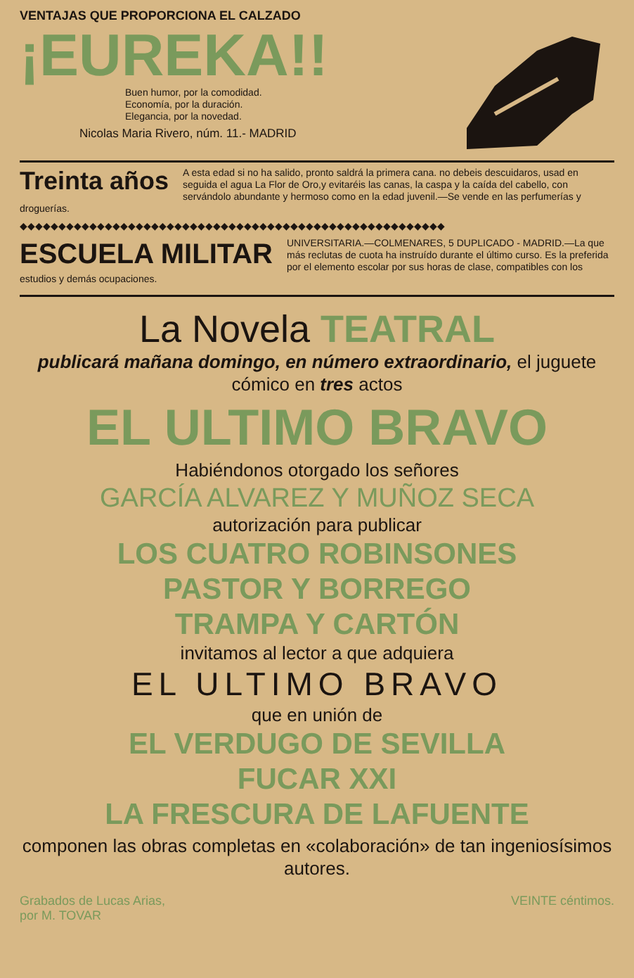VENTAJAS QUE PROPORCIONA EL CALZADO
¡EUREKA!!
Buen humor, por la comodidad.
Economía, por la duración.
Elegancia, por la novedad.
Nicolas Maria Rivero, núm. 11.- MADRID
Treinta años A esta edad si no ha salido, pronto saldrá la primera cana. no debeis descuidaros, usad en seguida el agua La Flor de Oro,y evitaréis las canas, la caspa y la caída del cabello, con servándolo abundante y hermoso como en la edad juvenil.—Se vende en las perfumerías y droguerías.
◆◆◆◆◆◆◆◆◆◆◆◆◆◆◆◆◆◆◆◆◆◆◆◆◆◆◆◆◆◆◆◆◆◆◆◆◆◆◆◆◆◆◆◆◆◆◆◆◆◆◆◆◆◆◆
ESCUELA MILITAR UNIVERSITARIA.—COLMENARES, 5 DUPLICADO - MADRID.—La que más reclutas de cuota ha instruído durante el último curso. Es la preferida por el elemento escolar por sus horas de clase, compatibles con los estudios y demás ocupaciones.
La Novela TEATRAL
publicará mañana domingo, en número extraordinario, el juguete cómico en tres actos
EL ULTIMO BRAVO
Habiéndonos otorgado los señores
GARCÍA ALVAREZ Y MUÑOZ SECA
autorización para publicar
LOS CUATRO ROBINSONES
PASTOR Y BORREGO
TRAMPA Y CARTÓN
invitamos al lector a que adquiera
EL ULTIMO BRAVO
que en unión de
EL VERDUGO DE SEVILLA
FUCAR XXI
LA FRESCURA DE LAFUENTE
componen las obras completas en «colaboración» de tan ingeniosísimos autores.
Grabados de Lucas Arias,
por M. TOVAR VEINTE céntimos.